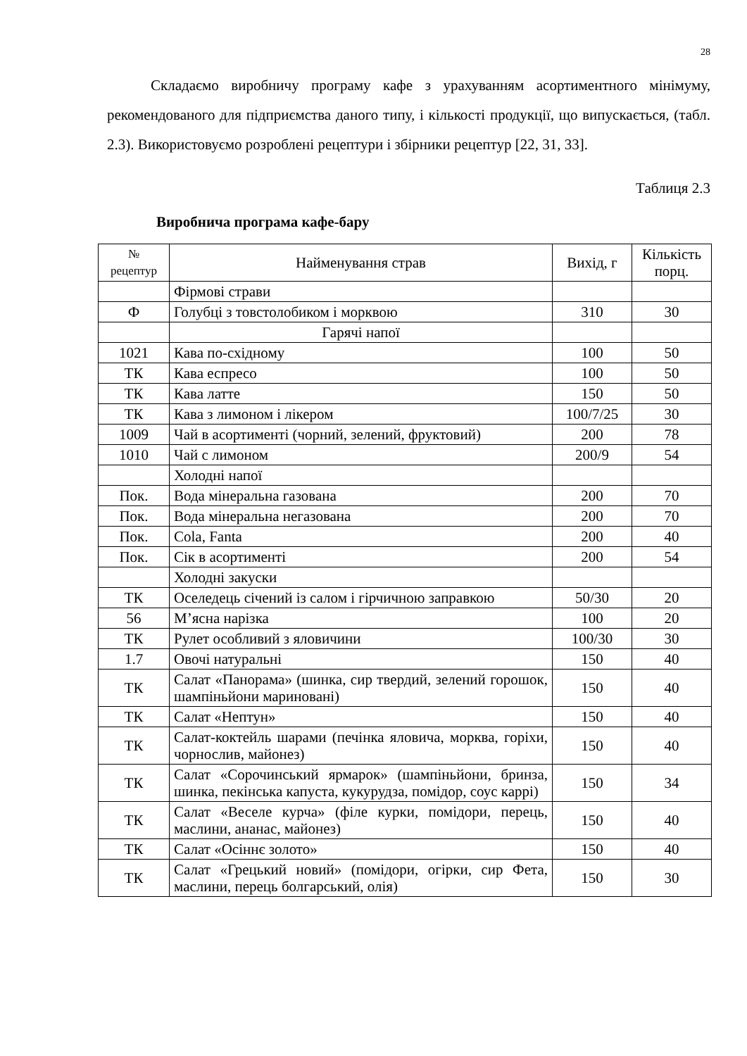28
Складаємо виробничу програму кафе з урахуванням асортиментного мінімуму, рекомендованого для підприємства даного типу, і кількості продукції, що випускається, (табл. 2.3). Використовуємо розроблені рецептури і збірники рецептур [22, 31, 33].
Таблиця 2.3
Виробнича програма кафе-бару
| № рецептур | Найменування страв | Вихід, г | Кількість порц. |
| --- | --- | --- | --- |
| | Фірмові страви | | |
| Ф | Голубці з товстолобиком і морквою | 310 | 30 |
| | Гарячі напої | | |
| 1021 | Кава по-східному | 100 | 50 |
| ТК | Кава еспресо | 100 | 50 |
| ТК | Кава латте | 150 | 50 |
| ТК | Кава з лимоном і лікером | 100/7/25 | 30 |
| 1009 | Чай в асортименті (чорний, зелений, фруктовий) | 200 | 78 |
| 1010 | Чай с лимоном | 200/9 | 54 |
| | Холодні напої | | |
| Пок. | Вода мінеральна газована | 200 | 70 |
| Пок. | Вода мінеральна негазована | 200 | 70 |
| Пок. | Cola, Fanta | 200 | 40 |
| Пок. | Сік в асортименті | 200 | 54 |
| | Холодні закуски | | |
| ТК | Оселедець січений із салом і гірчичною заправкою | 50/30 | 20 |
| 56 | М’ясна нарізка | 100 | 20 |
| ТК | Рулет особливий з яловичини | 100/30 | 30 |
| 1.7 | Овочі натуральні | 150 | 40 |
| ТК | Салат «Панорама» (шинка, сир твердий, зелений горошок, шампіньйони мариновані) | 150 | 40 |
| ТК | Салат «Нептун» | 150 | 40 |
| ТК | Салат-коктейль шарами (печінка яловича, морква, горіхи, чорнослив, майонез) | 150 | 40 |
| ТК | Салат «Сорочинський ярмарок» (шампіньйони, бринза, шинка, пекінська капуста, кукурудза, помідор, соус каррі) | 150 | 34 |
| ТК | Салат «Веселе курча» (філе курки, помідори, перець, маслини, ананас, майонез) | 150 | 40 |
| ТК | Салат «Осіннє золото» | 150 | 40 |
| ТК | Салат «Грецький новий» (помідори, огірки, сир Фета, маслини, перець болгарський, олія) | 150 | 30 |